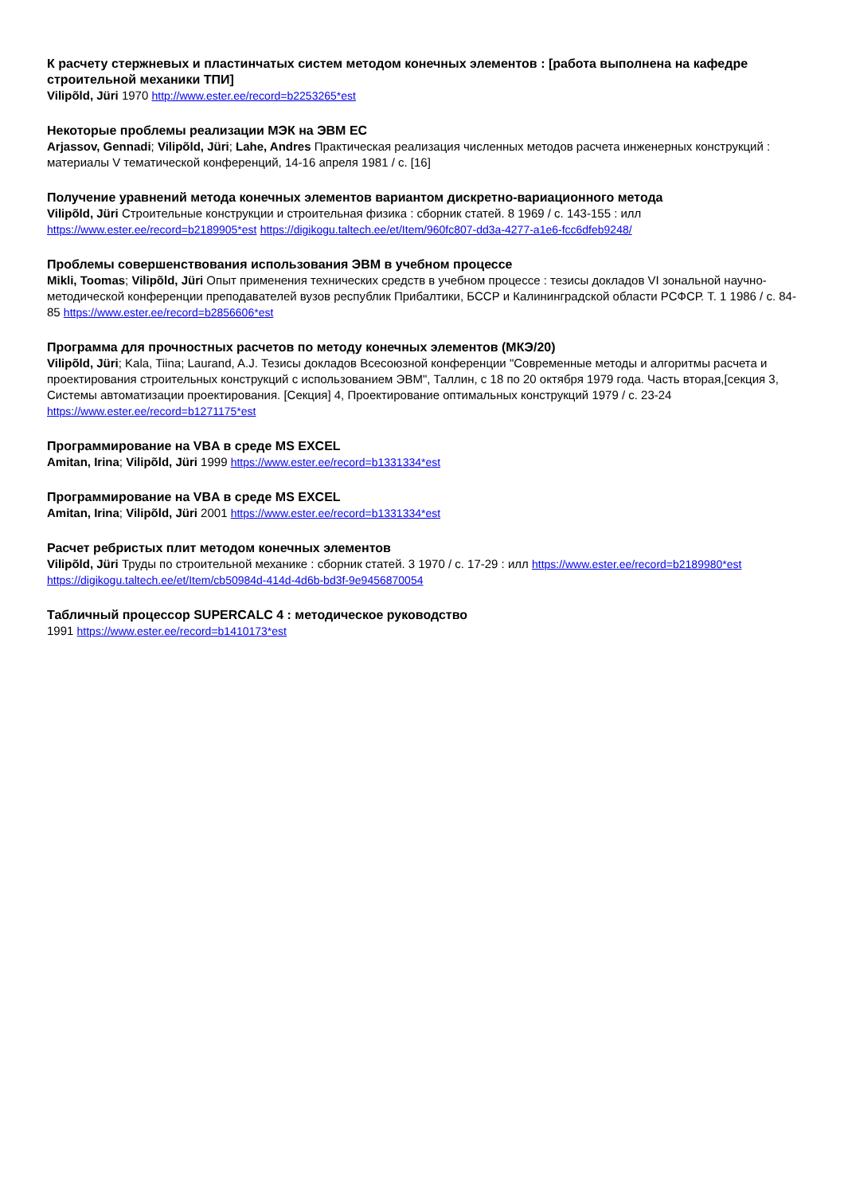К расчету стержневых и пластинчатых систем методом конечных элементов : [работа выполнена на кафедре строительной механики ТПИ]
Vilipõld, Jüri 1970 http://www.ester.ee/record=b2253265*est
Некоторые проблемы реализации МЭК на ЭВМ ЕС
Arjassov, Gennadi; Vilipõld, Jüri; Lahe, Andres Практическая реализация численных методов расчета инженерных конструкций : материалы V тематической конференций, 14-16 апреля 1981 / с. [16]
Получение уравнений метода конечных элементов вариантом дискретно-вариационного метода
Vilipõld, Jüri Строительные конструкции и строительная физика : сборник статей. 8 1969 / с. 143-155 : илл https://www.ester.ee/record=b2189905*est https://digikogu.taltech.ee/et/Item/960fc807-dd3a-4277-a1e6-fcc6dfeb9248/
Проблемы совершенствования использования ЭВМ в учебном процессе
Mikli, Toomas; Vilipõld, Jüri Опыт применения технических средств в учебном процессе : тезисы докладов VI зональной научно-методической конференции преподавателей вузов республик Прибалтики, БССР и Калининградской области РСФСР. Т. 1 1986 / с. 84-85 https://www.ester.ee/record=b2856606*est
Программа для прочностных расчетов по методу конечных элементов (МКЭ/20)
Vilipõld, Jüri; Kala, Tiina; Laurand, A.J. Тезисы докладов Всесоюзной конференции "Современные методы и алгоритмы расчета и проектирования строительных конструкций с использованием ЭВМ", Таллин, с 18 по 20 октября 1979 года. Часть вторая,[секция 3, Системы автоматизации проектирования. [Секция] 4, Проектирование оптимальных конструкций 1979 / с. 23-24 https://www.ester.ee/record=b1271175*est
Программирование на VBA в среде MS EXCEL
Amitan, Irina; Vilipõld, Jüri 1999 https://www.ester.ee/record=b1331334*est
Программирование на VBA в среде MS EXCEL
Amitan, Irina; Vilipõld, Jüri 2001 https://www.ester.ee/record=b1331334*est
Расчет ребристых плит методом конечных элементов
Vilipõld, Jüri Труды по строительной механике : сборник статей. 3 1970 / с. 17-29 : илл https://www.ester.ee/record=b2189980*est https://digikogu.taltech.ee/et/Item/cb50984d-414d-4d6b-bd3f-9e9456870054
Табличный процессор SUPERCALC 4 : методическое руководство
1991 https://www.ester.ee/record=b1410173*est